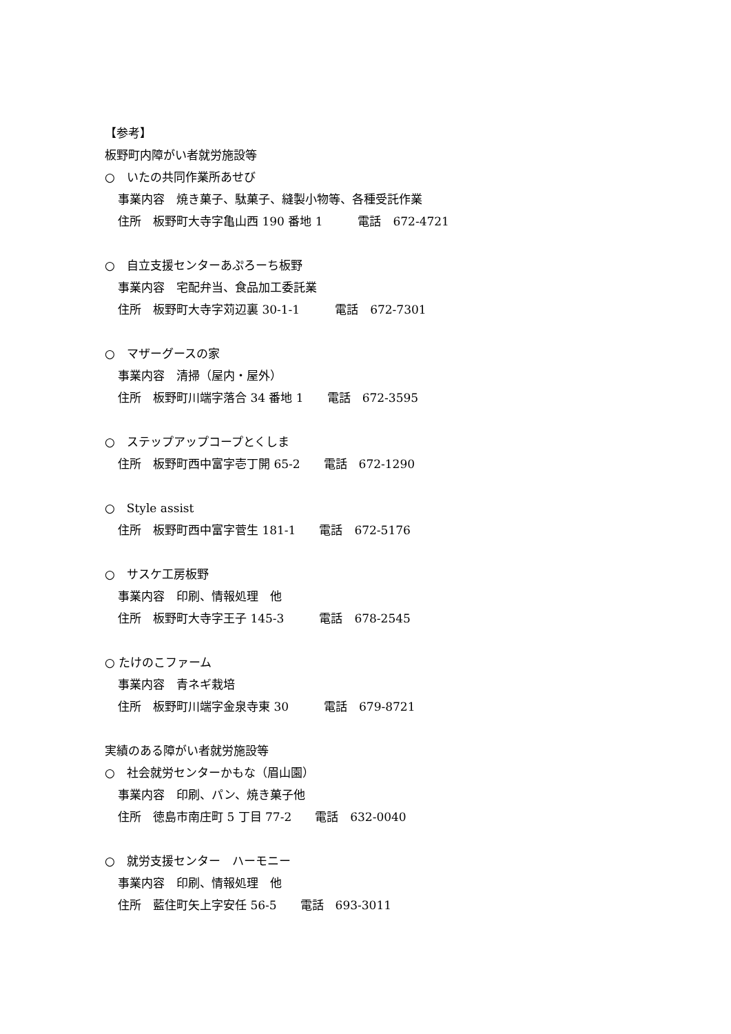【参考】
板野町内障がい者就労施設等
○　いたの共同作業所あせび
事業内容　焼き菓子、駄菓子、縫製小物等、各種受託作業
住所　板野町大寺字亀山西 190 番地 1　　　電話　672-4721
○　自立支援センターあぷろーち板野
事業内容　宅配弁当、食品加工委託業
住所　板野町大寺字苅辺裏 30-1-1　　　電話　672-7301
○　マザーグースの家
事業内容　清掃（屋内・屋外）
住所　板野町川端字落合 34 番地 1　　電話　672-3595
○　ステップアップコープとくしま
住所　板野町西中富字壱丁開 65-2　　電話　672-1290
○　Style assist
住所　板野町西中富字菅生 181-1　　電話　672-5176
○　サスケ工房板野
事業内容　印刷、情報処理　他
住所　板野町大寺字王子 145-3　　　電話　678-2545
○ たけのこファーム
事業内容　青ネギ栽培
住所　板野町川端字金泉寺東 30　　　電話　679-8721
実績のある障がい者就労施設等
○　社会就労センターかもな（眉山園）
事業内容　印刷、パン、焼き菓子他
住所　徳島市南庄町 5 丁目 77-2　　電話　632-0040
○　就労支援センター　ハーモニー
事業内容　印刷、情報処理　他
住所　藍住町矢上字安任 56-5　　電話　693-3011